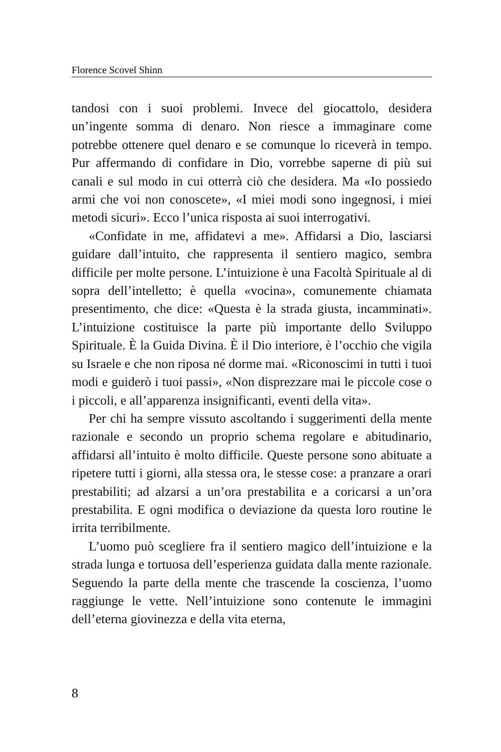Florence Scovel Shinn
tandosi con i suoi problemi. Invece del giocattolo, desidera un’ingente somma di denaro. Non riesce a immaginare come potrebbe ottenere quel denaro e se comunque lo riceverà in tempo. Pur affermando di confidare in Dio, vorrebbe saperne di più sui canali e sul modo in cui otterrà ciò che desidera. Ma «Io possiedo armi che voi non conoscete», «I miei modi sono ingegnosi, i miei metodi sicuri». Ecco l’unica risposta ai suoi interrogativi.
«Confidate in me, affidatevi a me». Affidarsi a Dio, lasciarsi guidare dall’intuito, che rappresenta il sentiero magico, sembra difficile per molte persone. L’intuizione è una Facoltà Spirituale al di sopra dell’intelletto; è quella «vocina», comunemente chiamata presentimento, che dice: «Questa è la strada giusta, incamminati». L’intuizione costituisce la parte più importante dello Sviluppo Spirituale. È la Guida Divina. È il Dio interiore, è l’occhio che vigila su Israele e che non riposa né dorme mai. «Riconoscimi in tutti i tuoi modi e guiderò i tuoi passi», «Non disprezzare mai le piccole cose o i piccoli, e all’apparenza insignificanti, eventi della vita».
Per chi ha sempre vissuto ascoltando i suggerimenti della mente razionale e secondo un proprio schema regolare e abitudinario, affidarsi all’intuito è molto difficile. Queste persone sono abituate a ripetere tutti i giorni, alla stessa ora, le stesse cose: a pranzare a orari prestabiliti; ad alzarsi a un’ora prestabilita e a coricarsi a un’ora prestabilita. E ogni modifica o deviazione da questa loro routine le irrita terribilmente.
L’uomo può scegliere fra il sentiero magico dell’intuizione e la strada lunga e tortuosa dell’esperienza guidata dalla mente razionale. Seguendo la parte della mente che trascende la coscienza, l’uomo raggiunge le vette. Nell’intuizione sono contenute le immagini dell’eterna giovinezza e della vita eterna,
8